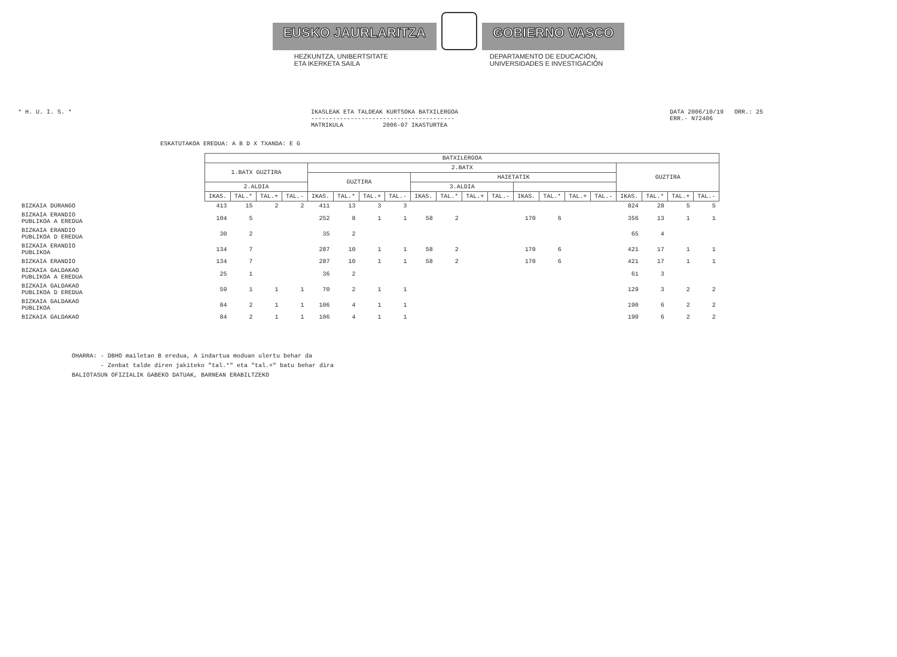EUSKO JAURLARITZA GOBIERNO VASCO
HEZKUNTZA, UNIBERTSITATE
ETA IKERKETA SAILA
DEPARTAMENTO DE EDUCACIÓN,
UNIVERSIDADES E INVESTIGACIÓN
* H. U. I. S. * IKASLEAK ETA TALDEAK KURTSOKA BATXILERGOA
----------------------------------------
MATRIKULA 2006-07 IKASTURTEA
DATA 2006/10/19 ORR.: 25
ERR.- N72406
ESKATUTAKOA EREDUA: A B D X TXANDA: E G
| | BATXILERGOA | | | | | | | | | | | | | | | | | | | |
| --- | --- | --- | --- | --- | --- | --- | --- | --- | --- | --- | --- | --- | --- | --- | --- | --- | --- | --- | --- | --- |
| | 1.BATX GUZTIRA | | | | 2.BATX | | | | | | | | | | | | GUZTIRA | | | |
| | | | | | GUZTIRA | | | | HAIETATIK | | | | | | | | | | | |
| | 2.ALDIA | | | | | | | | 3.ALDIA | | | | | | | | | | | |
| | IKAS. | TAL.* | TAL.+ | TAL.- | IKAS. | TAL.* | TAL.+ | TAL.- | IKAS. | TAL.* | TAL.+ | TAL.- | IKAS. | TAL.* | TAL.+ | TAL.- | IKAS. | TAL.* | TAL.+ | TAL.- |
| BIZKAIA DURANGO | 413 | 15 | 2 | 2 | 411 | 13 | 3 | 3 | | | | | | | | | 824 | 28 | 5 | 5 |
| BIZKAIA ERANDIO PUBLIKOA A EREDUA | 104 | 5 | | | 252 | 8 | 1 | 1 | 58 | 2 | | | 170 | 6 | | | 356 | 13 | 1 | 1 |
| BIZKAIA ERANDIO PUBLIKOA D EREDUA | 30 | 2 | | | 35 | 2 | | | | | | | | | | | 65 | 4 | | |
| BIZKAIA ERANDIO PUBLIKOA | 134 | 7 | | | 287 | 10 | 1 | 1 | 58 | 2 | | | 170 | 6 | | | 421 | 17 | 1 | 1 |
| BIZKAIA ERANDIO | 134 | 7 | | | 287 | 10 | 1 | 1 | 58 | 2 | | | 170 | 6 | | | 421 | 17 | 1 | 1 |
| BIZKAIA GALDAKAO PUBLIKOA A EREDUA | 25 | 1 | | | 36 | 2 | | | | | | | | | | | 61 | 3 | | |
| BIZKAIA GALDAKAO PUBLIKOA D EREDUA | 59 | 1 | 1 | 1 | 70 | 2 | 1 | 1 | | | | | | | | | 129 | 3 | 2 | 2 |
| BIZKAIA GALDAKAO PUBLIKOA | 84 | 2 | 1 | 1 | 106 | 4 | 1 | 1 | | | | | | | | | 190 | 6 | 2 | 2 |
| BIZKAIA GALDAKAO | 84 | 2 | 1 | 1 | 106 | 4 | 1 | 1 | | | | | | | | | 190 | 6 | 2 | 2 |
OHARRA: - DBHO mailetan B eredua, A indartua moduan ulertu behar da
- Zenbat talde diren jakiteko "tal.*" eta "tal.+" batu behar dira
BALIOTASUN OFIZIALIK GABEKO DATUAK, BARNEAN ERABILTZEKO